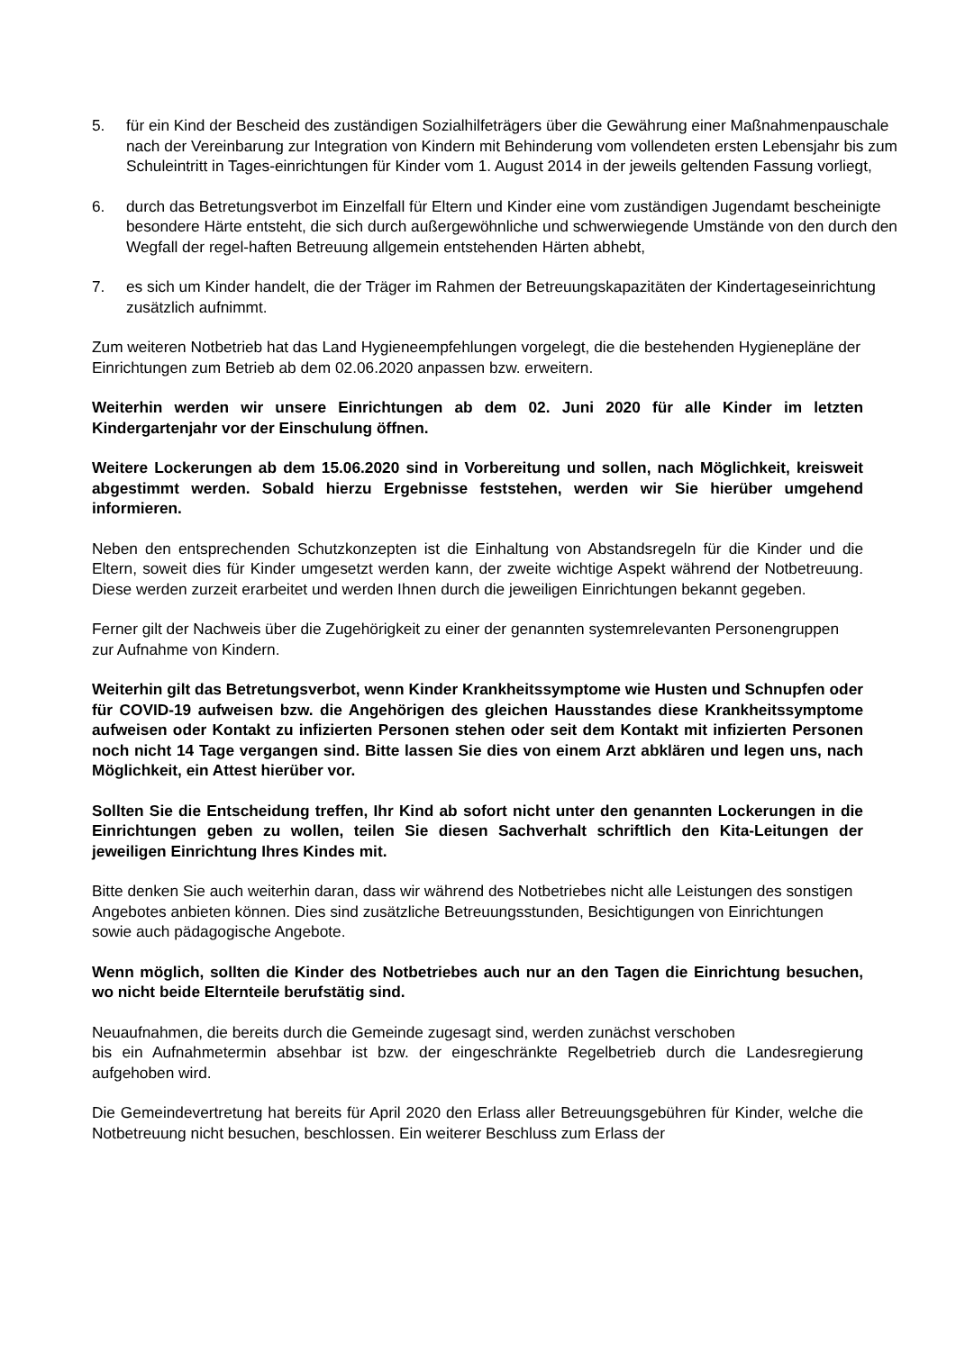5. für ein Kind der Bescheid des zuständigen Sozialhilfeträgers über die Gewährung einer Maßnahmenpauschale nach der Vereinbarung zur Integration von Kindern mit Behinderung vom vollendeten ersten Lebensjahr bis zum Schuleintritt in Tages-einrichtungen für Kinder vom 1. August 2014 in der jeweils geltenden Fassung vorliegt,
6. durch das Betretungsverbot im Einzelfall für Eltern und Kinder eine vom zuständigen Jugendamt bescheinigte besondere Härte entsteht, die sich durch außergewöhnliche und schwerwiegende Umstände von den durch den Wegfall der regel-haften Betreuung allgemein entstehenden Härten abhebt,
7. es sich um Kinder handelt, die der Träger im Rahmen der Betreuungskapazitäten der Kindertageseinrichtung zusätzlich aufnimmt.
Zum weiteren Notbetrieb hat das Land Hygieneempfehlungen vorgelegt, die die bestehenden Hygienepläne der Einrichtungen zum Betrieb ab dem 02.06.2020 anpassen bzw. erweitern.
Weiterhin werden wir unsere Einrichtungen ab dem 02. Juni 2020 für alle Kinder im letzten Kindergartenjahr vor der Einschulung öffnen.
Weitere Lockerungen ab dem 15.06.2020 sind in Vorbereitung und sollen, nach Möglichkeit, kreisweit abgestimmt werden. Sobald hierzu Ergebnisse feststehen, werden wir Sie hierüber umgehend informieren.
Neben den entsprechenden Schutzkonzepten ist die Einhaltung von Abstandsregeln für die Kinder und die Eltern, soweit dies für Kinder umgesetzt werden kann, der zweite wichtige Aspekt während der Notbetreuung. Diese werden zurzeit erarbeitet und werden Ihnen durch die jeweiligen Einrichtungen bekannt gegeben.
Ferner gilt der Nachweis über die Zugehörigkeit zu einer der genannten systemrelevanten Personengruppen zur Aufnahme von Kindern.
Weiterhin gilt das Betretungsverbot, wenn Kinder Krankheitssymptome wie Husten und Schnupfen oder für COVID-19 aufweisen bzw. die Angehörigen des gleichen Hausstandes diese Krankheitssymptome aufweisen oder Kontakt zu infizierten Personen stehen oder seit dem Kontakt mit infizierten Personen noch nicht 14 Tage vergangen sind. Bitte lassen Sie dies von einem Arzt abklären und legen uns, nach Möglichkeit, ein Attest hierüber vor.
Sollten Sie die Entscheidung treffen, Ihr Kind ab sofort nicht unter den genannten Lockerungen in die Einrichtungen geben zu wollen, teilen Sie diesen Sachverhalt schriftlich den Kita-Leitungen der jeweiligen Einrichtung Ihres Kindes mit.
Bitte denken Sie auch weiterhin daran, dass wir während des Notbetriebes nicht alle Leistungen des sonstigen Angebotes anbieten können. Dies sind zusätzliche Betreuungsstunden, Besichtigungen von Einrichtungen sowie auch pädagogische Angebote.
Wenn möglich, sollten die Kinder des Notbetriebes auch nur an den Tagen die Einrichtung besuchen, wo nicht beide Elternteile berufstätig sind.
Neuaufnahmen, die bereits durch die Gemeinde zugesagt sind, werden zunächst verschoben
bis ein Aufnahmetermin absehbar ist bzw. der eingeschränkte Regelbetrieb durch die Landesregierung aufgehoben wird.
Die Gemeindevertretung hat bereits für April 2020 den Erlass aller Betreuungsgebühren für Kinder, welche die Notbetreuung nicht besuchen, beschlossen. Ein weiterer Beschluss zum Erlass der